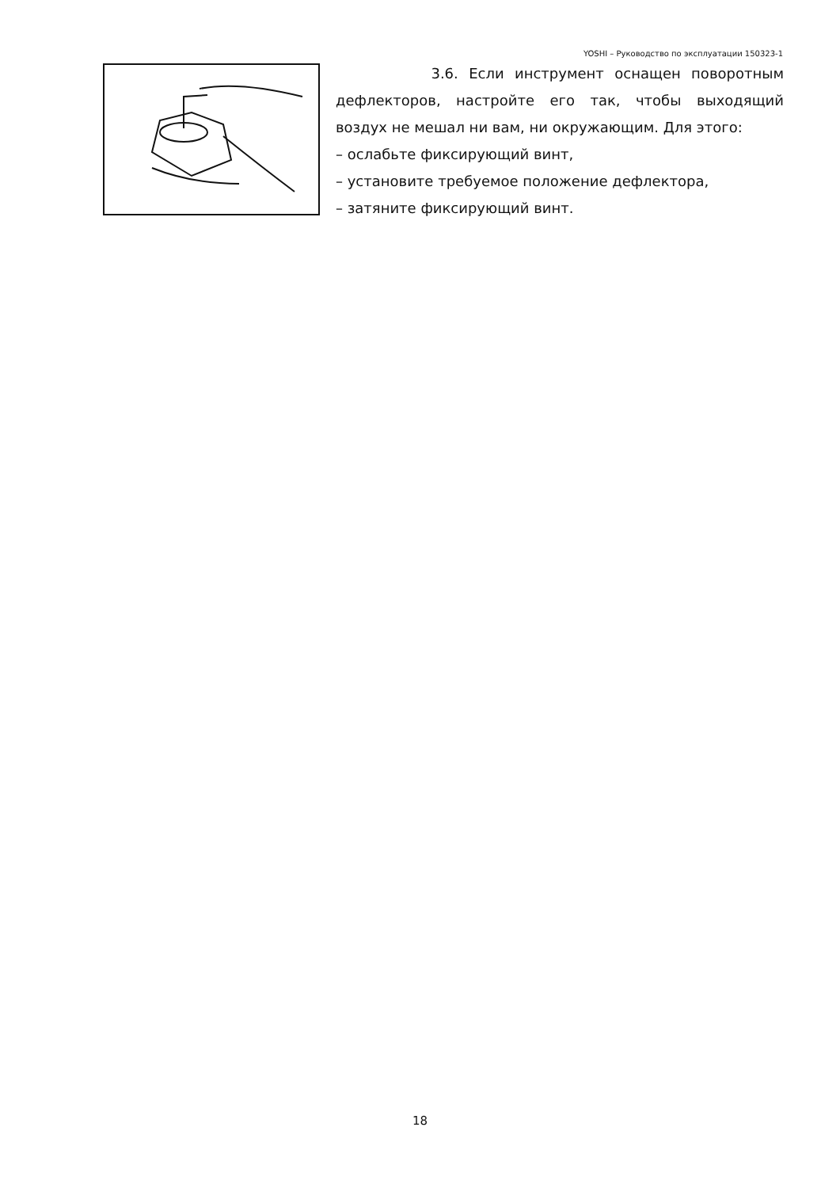YOSHI – Руководство по эксплуатации 150323-1
3.6. Если инструмент оснащен поворотным дефлекторов, настройте его так, чтобы выходящий воздух не мешал ни вам, ни окружающим. Для этого:
– ослабьте фиксирующий винт,
– установите требуемое положение дефлектора,
– затяните фиксирующий винт.
18